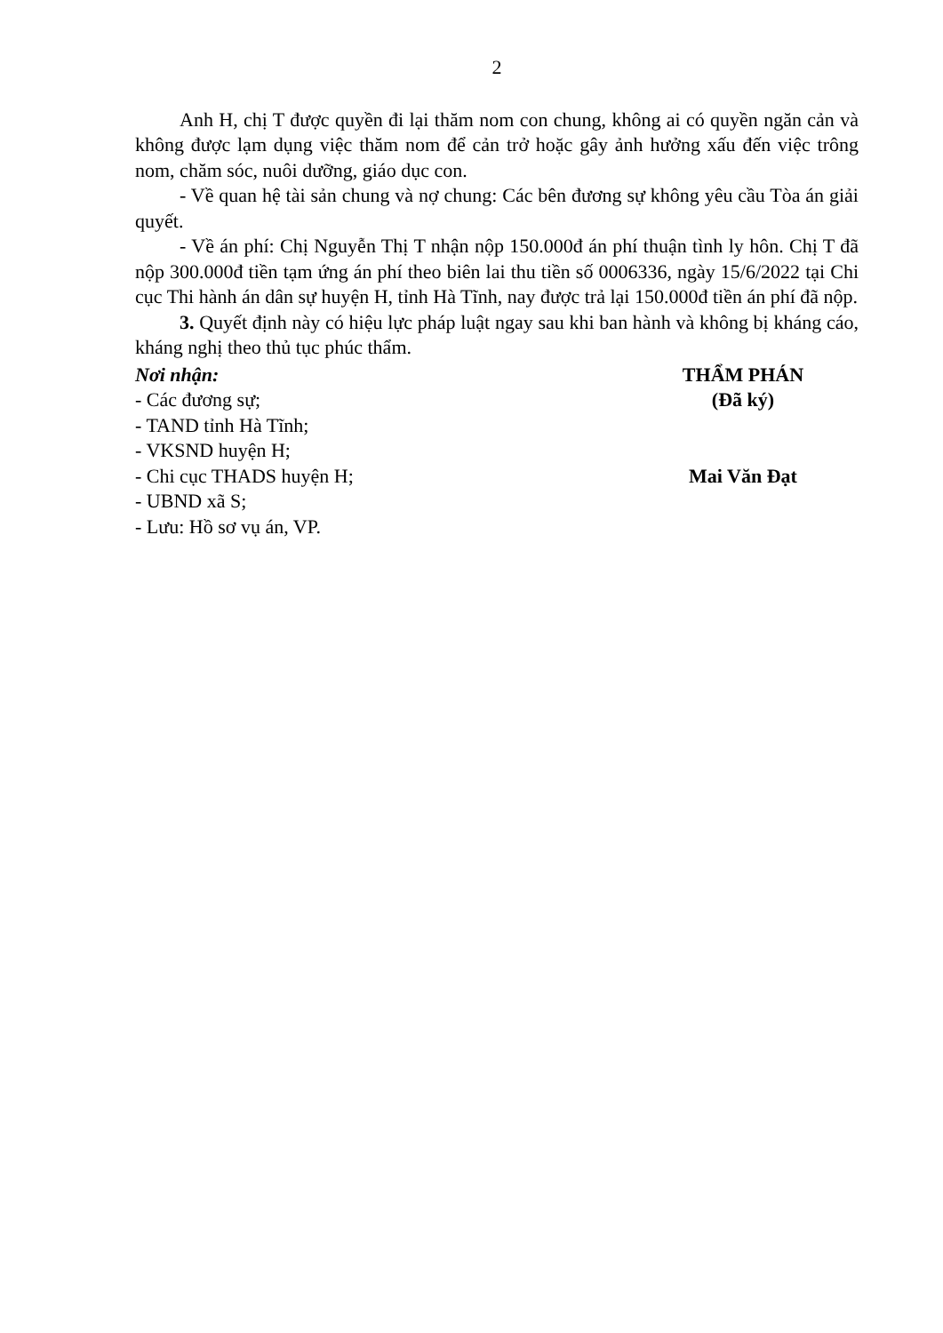2
Anh H, chị T được quyền đi lại thăm nom con chung, không ai có quyền ngăn cản và không được lạm dụng việc thăm nom để cản trở hoặc gây ảnh hưởng xấu đến việc trông nom, chăm sóc, nuôi dưỡng, giáo dục con.
- Về quan hệ tài sản chung và nợ chung: Các bên đương sự không yêu cầu Tòa án giải quyết.
- Về án phí: Chị Nguyễn Thị T nhận nộp 150.000đ án phí thuận tình ly hôn. Chị T đã nộp 300.000đ tiền tạm ứng án phí theo biên lai thu tiền số 0006336, ngày 15/6/2022 tại Chi cục Thi hành án dân sự huyện H, tỉnh Hà Tĩnh, nay được trả lại 150.000đ tiền án phí đã nộp.
3. Quyết định này có hiệu lực pháp luật ngay sau khi ban hành và không bị kháng cáo, kháng nghị theo thủ tục phúc thẩm.
Nơi nhận:
- Các đương sự;
- TAND tỉnh Hà Tĩnh;
- VKSND huyện H;
- Chi cục THADS huyện H;
- UBND xã S;
- Lưu: Hồ sơ vụ án, VP.
THẨM PHÁN
(Đã ký)
Mai Văn Đạt